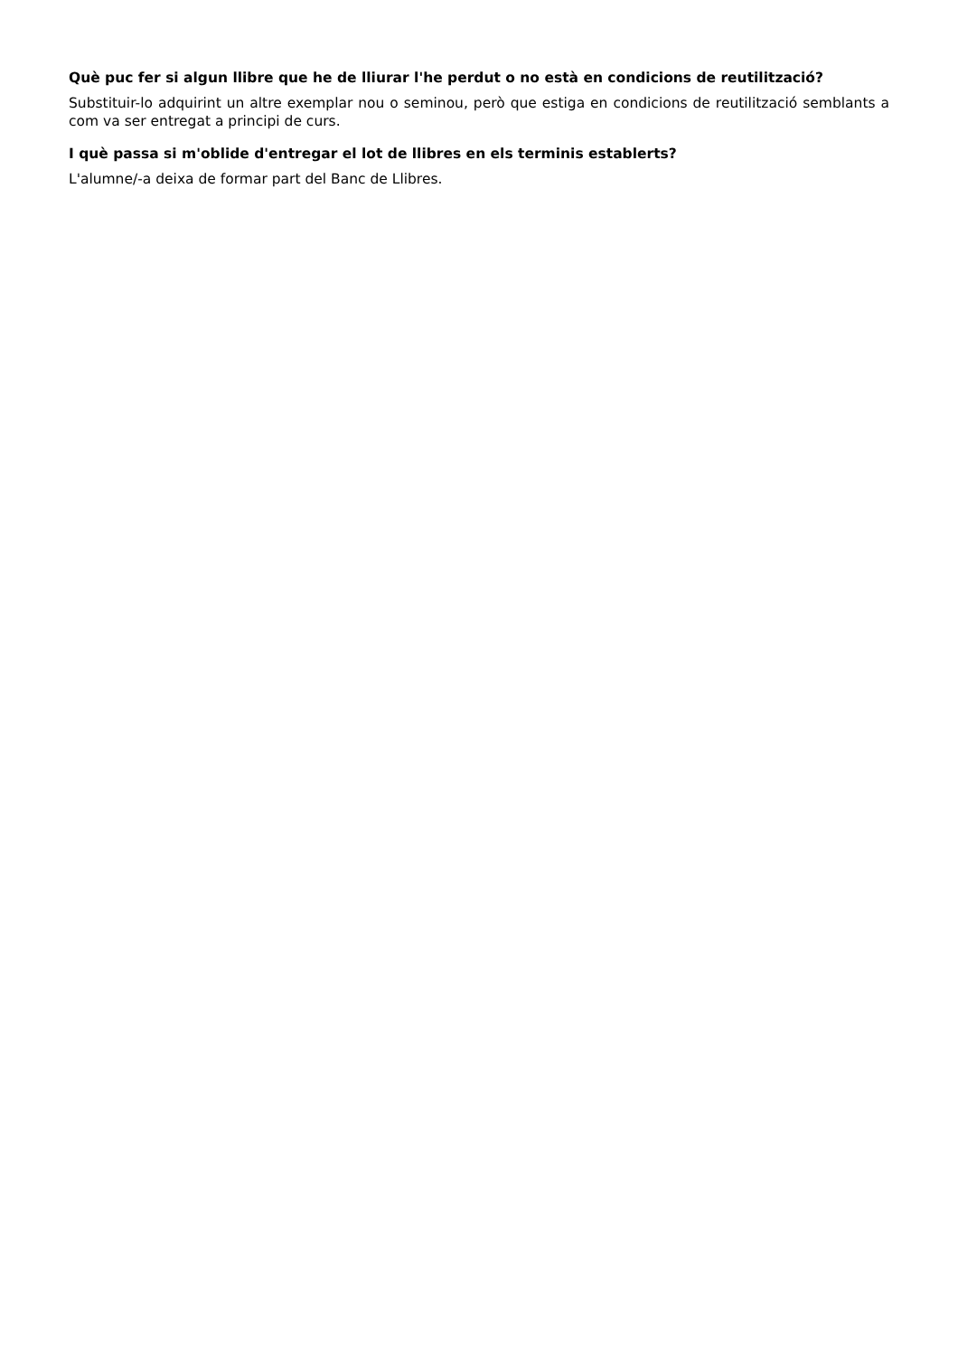Què puc fer si algun llibre que he de lliurar l'he perdut o no està en condicions de reutilització?
Substituir-lo adquirint un altre exemplar nou o seminou, però que estiga en condicions de reutilització semblants a com va ser entregat a principi de curs.
I què passa si m'oblide d'entregar el lot de llibres en els terminis establerts?
L'alumne/-a deixa de formar part del Banc de Llibres.